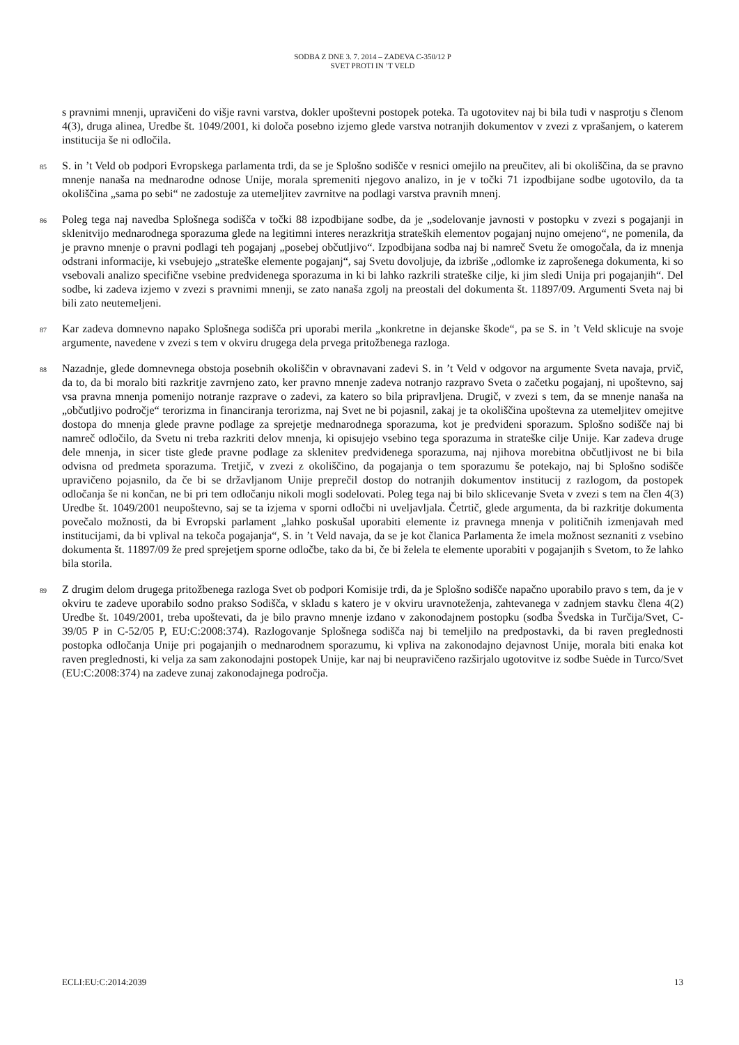SODBA Z DNE 3. 7. 2014 – ZADEVA C-350/12 P
SVET PROTI IN ’T VELD
s pravnimi mnenji, upravičeni do višje ravni varstva, dokler upoštevni postopek poteka. Ta ugotovitev naj bi bila tudi v nasprotju s členom 4(3), druga alinea, Uredbe št. 1049/2001, ki določa posebno izjemo glede varstva notranjih dokumentov v zvezi z vprašanjem, o katerem institucija še ni odločila.
85
S. in ’t Veld ob podpori Evropskega parlamenta trdi, da se je Splošno sodišče v resnici omejilo na preučitev, ali bi okoliščina, da se pravno mnenje nanaša na mednarodne odnose Unije, morala spremeniti njegovo analizo, in je v točki 71 izpodbijane sodbe ugotovilo, da ta okoliščina „sama po sebi“ ne zadostuje za utemeljitev zavrnitve na podlagi varstva pravnih mnenj.
86
Poleg tega naj navedba Splošnega sodišča v točki 88 izpodbijane sodbe, da je „sodelovanje javnosti v postopku v zvezi s pogajanji in sklenitvijo mednarodnega sporazuma glede na legitimni interes nerazkritja strateških elementov pogajanj nujno omejeno“, ne pomenila, da je pravno mnenje o pravni podlagi teh pogajanj „posebej občutljivo“. Izpodbijana sodba naj bi namreč Svetu že omogočala, da iz mnenja odstrani informacije, ki vsebujejo „strateške elemente pogajanj“, saj Svetu dovoljuje, da izbriše „odlomke iz zaprošenega dokumenta, ki so vsebovali analizo specifične vsebine predvidenega sporazuma in ki bi lahko razkrili strateške cilje, ki jim sledi Unija pri pogajanjih“. Del sodbe, ki zadeva izjemo v zvezi s pravnimi mnenji, se zato nanaša zgolj na preostali del dokumenta št. 11897/09. Argumenti Sveta naj bi bili zato neutemeljeni.
87
Kar zadeva domnevno napako Splošnega sodišča pri uporabi merila „konkretne in dejanske škode“, pa se S. in ’t Veld sklicuje na svoje argumente, navedene v zvezi s tem v okviru drugega dela prvega pritožbenega razloga.
88
Nazadnje, glede domnevnega obstoja posebnih okoliščin v obravnavani zadevi S. in ’t Veld v odgovor na argumente Sveta navaja, prvič, da to, da bi moralo biti razkritje zavrnjeno zato, ker pravno mnenje zadeva notranjo razpravo Sveta o začetku pogajanj, ni upoštevno, saj vsa pravna mnenja pomenijo notranje razprave o zadevi, za katero so bila pripravljena. Drugič, v zvezi s tem, da se mnenje nanaša na „občutljivo področje“ terorizma in financiranja terorizma, naj Svet ne bi pojasnil, zakaj je ta okoliščina upoštevna za utemeljitev omejitve dostopa do mnenja glede pravne podlage za sprejetje mednarodnega sporazuma, kot je predvideni sporazum. Splošno sodišče naj bi namreč odločilo, da Svetu ni treba razkriti delov mnenja, ki opisujejo vsebino tega sporazuma in strateške cilje Unije. Kar zadeva druge dele mnenja, in sicer tiste glede pravne podlage za sklenitev predvidenega sporazuma, naj njihova morebitna občutljivost ne bi bila odvisna od predmeta sporazuma. Tretjič, v zvezi z okoliščino, da pogajanja o tem sporazumu še potekajo, naj bi Splošno sodišče upravičeno pojasnilo, da če bi se državljanom Unije preprečil dostop do notranjih dokumentov institucij z razlogom, da postopek odločanja še ni končan, ne bi pri tem odločanju nikoli mogli sodelovati. Poleg tega naj bi bilo sklicevanje Sveta v zvezi s tem na člen 4(3) Uredbe št. 1049/2001 neupoštevno, saj se ta izjema v sporni odločbi ni uveljavljala. Četrtič, glede argumenta, da bi razkritje dokumenta povečalo možnosti, da bi Evropski parlament „lahko poskušal uporabiti elemente iz pravnega mnenja v političnih izmenjavah med institucijami, da bi vplival na tekoča pogajanja“, S. in ’t Veld navaja, da se je kot članica Parlamenta že imela možnost seznaniti z vsebino dokumenta št. 11897/09 že pred sprejetjem sporne odločbe, tako da bi, če bi želela te elemente uporabiti v pogajanjih s Svetom, to že lahko bila storila.
89
Z drugim delom drugega pritožbenega razloga Svet ob podpori Komisije trdi, da je Splošno sodišče napačno uporabilo pravo s tem, da je v okviru te zadeve uporabilo sodno prakso Sodišča, v skladu s katero je v okviru uravnoteženja, zahtevanega v zadnjem stavku člena 4(2) Uredbe št. 1049/2001, treba upoštevati, da je bilo pravno mnenje izdano v zakonodajnem postopku (sodba Švedska in Turčija/Svet, C-39/05 P in C-52/05 P, EU:C:2008:374). Razlogovanje Splošnega sodišča naj bi temeljilo na predpostavki, da bi raven preglednosti postopka odločanja Unije pri pogajanjih o mednarodnem sporazumu, ki vpliva na zakonodajno dejavnost Unije, morala biti enaka kot raven preglednosti, ki velja za sam zakonodajni postopek Unije, kar naj bi neupravičeno razširjalo ugotovitve iz sodbe Suède in Turco/Svet (EU:C:2008:374) na zadeve zunaj zakonodajnega področja.
ECLI:EU:C:2014:2039 13